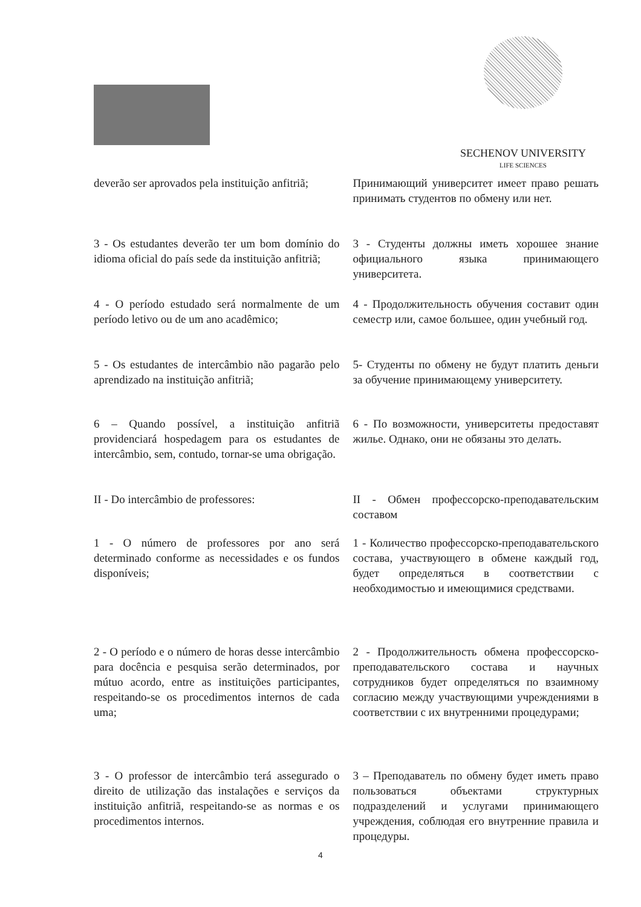SECHENOV UNIVERSITY
LIFE SCIENCES
deverão ser aprovados pela instituição anfitriã;
Принимающий университет имеет право решать принимать студентов по обмену или нет.
3 - Os estudantes deverão ter um bom domínio do idioma oficial do país sede da instituição anfitriã;
3 - Студенты должны иметь хорошее знание официального языка принимающего университета.
4 - O período estudado será normalmente de um período letivo ou de um ano acadêmico;
4 - Продолжительность обучения составит один семестр или, самое большее, один учебный год.
5 - Os estudantes de intercâmbio não pagarão pelo aprendizado na instituição anfitriã;
5- Студенты по обмену не будут платить деньги за обучение принимающему университету.
6 – Quando possível, a instituição anfitriã providenciará hospedagem para os estudantes de intercâmbio, sem, contudo, tornar-se uma obrigação.
6 - По возможности, университеты предоставят жилье. Однако, они не обязаны это делать.
II - Do intercâmbio de professores:
II - Обмен профессорско-преподавательским составом
1 - O número de professores por ano será determinado conforme as necessidades e os fundos disponíveis;
1 - Количество профессорско-преподавательского состава, участвующего в обмене каждый год, будет определяться в соответствии с необходимостью и имеющимися средствами.
2 - O período e o número de horas desse intercâmbio para docência e pesquisa serão determinados, por mútuo acordo, entre as instituições participantes, respeitando-se os procedimentos internos de cada uma;
2 - Продолжительность обмена профессорско-преподавательского состава и научных сотрудников будет определяться по взаимному согласию между участвующими учреждениями в соответствии с их внутренними процедурами;
3 - O professor de intercâmbio terá assegurado o direito de utilização das instalações e serviços da instituição anfitriã, respeitando-se as normas e os procedimentos internos.
3 – Преподаватель по обмену будет иметь право пользоваться объектами структурных подразделений и услугами принимающего учреждения, соблюдая его внутренние правила и процедуры.
4